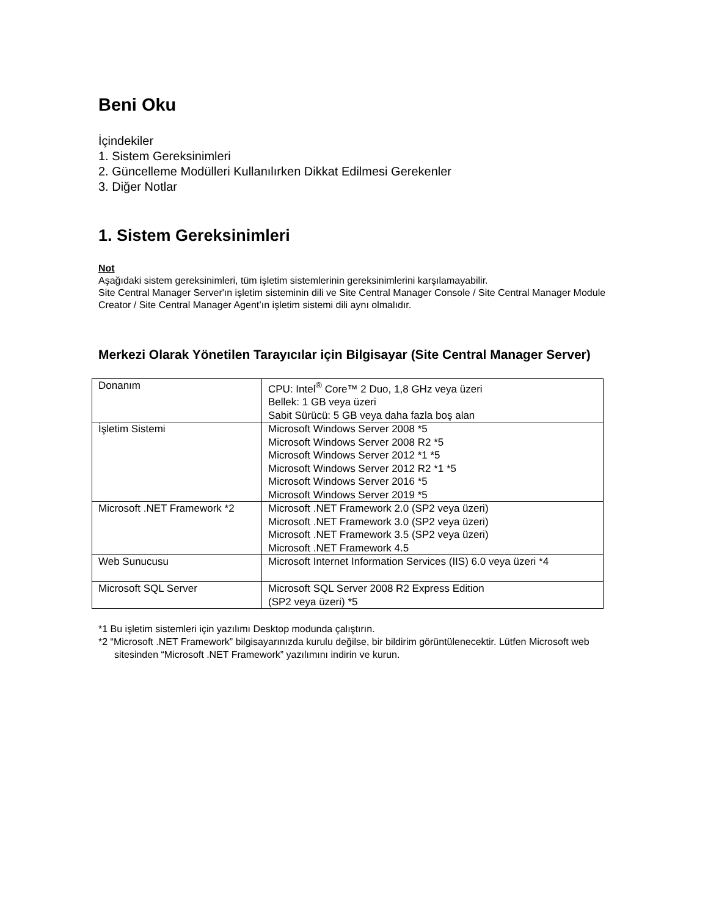Beni Oku
İçindekiler
1. Sistem Gereksinimleri
2. Güncelleme Modülleri Kullanılırken Dikkat Edilmesi Gerekenler
3. Diğer Notlar
1. Sistem Gereksinimleri
Not
Aşağıdaki sistem gereksinimleri, tüm işletim sistemlerinin gereksinimlerini karşılamayabilir.
Site Central Manager Server'ın işletim sisteminin dili ve Site Central Manager Console / Site Central Manager Module Creator / Site Central Manager Agent’ın işletim sistemi dili aynı olmalıdır.
Merkezi Olarak Yönetilen Tarayıcılar için Bilgisayar (Site Central Manager Server)
| Donanım | CPU: Intel<sup>®</sup> Core™ 2 Duo, 1,8 GHz veya üzeri Bellek: 1 GB veya üzeri Sabit Sürücü: 5 GB veya daha fazla boş alan |
| İşletim Sistemi | Microsoft Windows Server 2008 *5 Microsoft Windows Server 2008 R2 *5 Microsoft Windows Server 2012 *1 *5 Microsoft Windows Server 2012 R2 *1 *5 Microsoft Windows Server 2016 *5 Microsoft Windows Server 2019 *5 |
| Microsoft .NET Framework *2 | Microsoft .NET Framework 2.0 (SP2 veya üzeri) Microsoft .NET Framework 3.0 (SP2 veya üzeri) Microsoft .NET Framework 3.5 (SP2 veya üzeri) Microsoft .NET Framework 4.5 |
| Web Sunucusu | Microsoft Internet Information Services (IIS) 6.0 veya üzeri *4 |
| Microsoft SQL Server | Microsoft SQL Server 2008 R2 Express Edition (SP2 veya üzeri) *5 |
*1 Bu işletim sistemleri için yazılımı Desktop modunda çalıştırın.
*2 “Microsoft .NET Framework” bilgisayarınızda kurulu değilse, bir bildirim görüntülenecektir. Lütfen Microsoft web sitesinden “Microsoft .NET Framework” yazılımını indirin ve kurun.